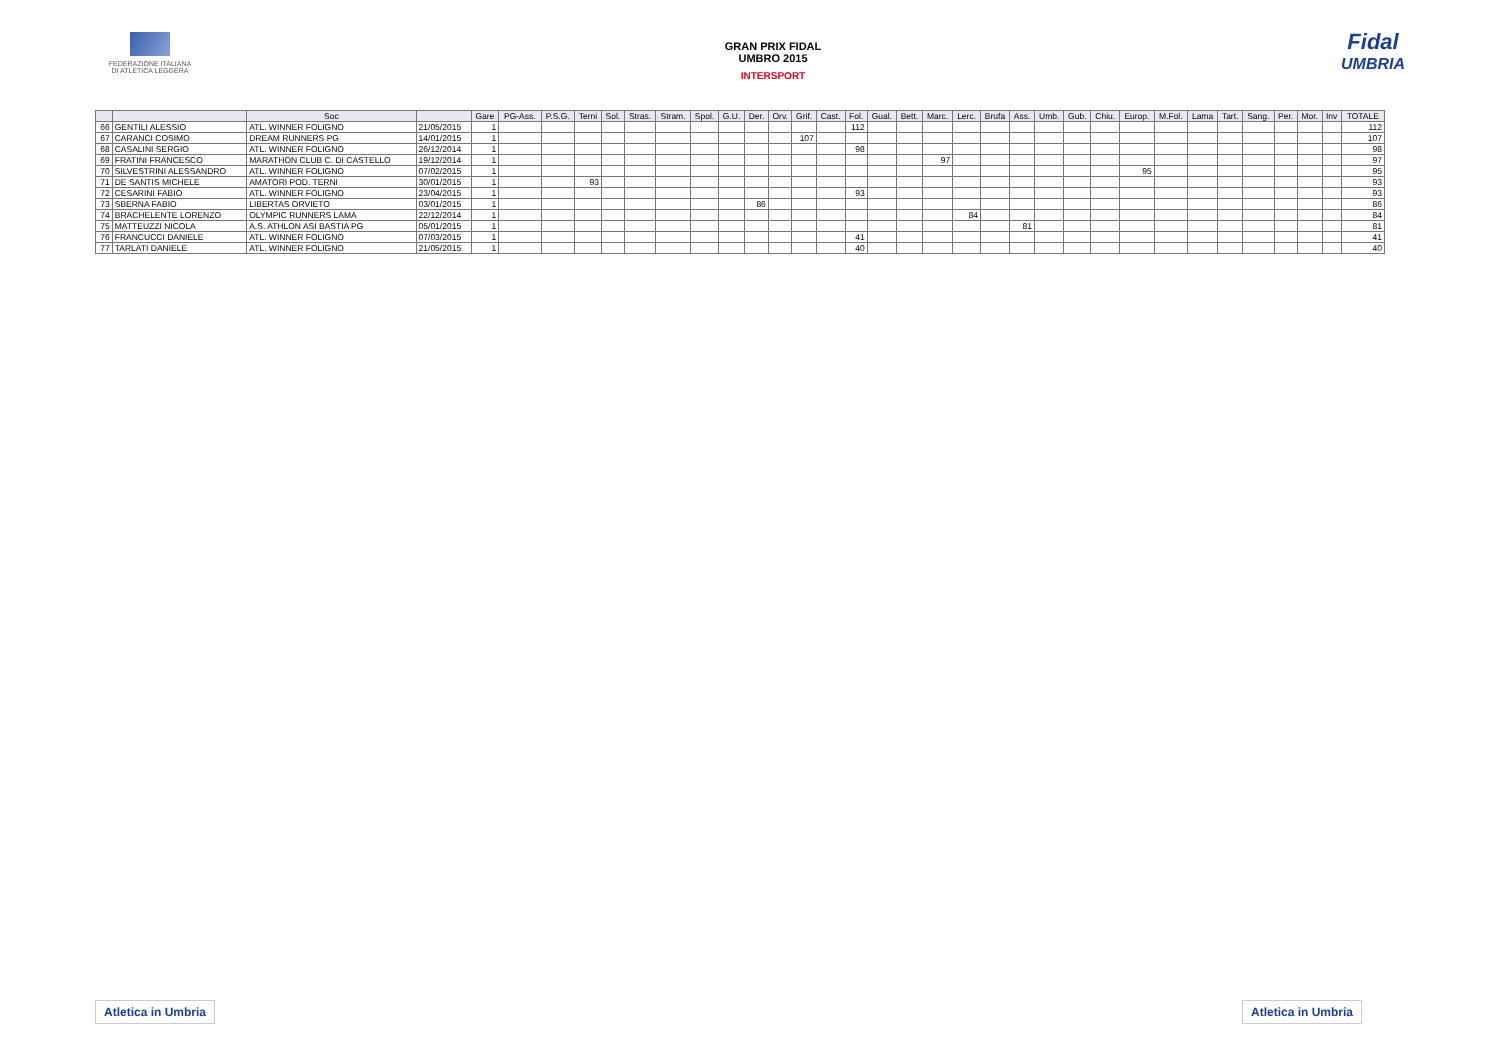FEDERAZIONE ITALIANA
DI ATLETICA LEGGERA
GRAN PRIX FIDAL
UMBRO 2015
INTERSPORT
Fidal
UMBRIA
| | | Soc | | Gare | PG-Ass. | P.S.G. | Terni | Sol. | Stras. | Stram. | Spol. | G.U. | Der. | Orv. | Grif. | Cast. | Fol. | Gual. | Bett. | Marc. | Lerc. | Brufa | Ass. | Umb. | Gub. | Chiu. | Europ. | M.Fol. | Lama | Tart. | Sang. | Per. | Mor. | Inv | TOTALE |
| --- | --- | --- | --- | --- | --- | --- | --- | --- | --- | --- | --- | --- | --- | --- | --- | --- | --- | --- | --- | --- | --- | --- | --- | --- | --- | --- | --- | --- | --- | --- | --- | --- | --- | --- | --- |
| 66 | GENTILI ALESSIO | ATL. WINNER FOLIGNO | 21/05/2015 | 1 | | | | | | | | | | | | | 112 | | | | | | | | | | | | | | | | | | 112 |
| 67 | CARANCI COSIMO | DREAM RUNNERS PG | 14/01/2015 | 1 | | | | | | | | | | | 107 | | | | | | | | | | | | | | | | | | | | 107 |
| 68 | CASALINI SERGIO | ATL. WINNER FOLIGNO | 26/12/2014 | 1 | | | | | | | | | | | | | 98 | | | | | | | | | | | | | | | | | | 98 |
| 69 | FRATINI FRANCESCO | MARATHON CLUB C. DI CASTELLO | 19/12/2014 | 1 | | | | | | | | | | | | | | | | 97 | | | | | | | | | | | | | | | 97 |
| 70 | SILVESTRINI ALESSANDRO | ATL. WINNER FOLIGNO | 07/02/2015 | 1 | | | | | | | | | | | | | | | | | | | | | | | 95 | | | | | | | | 95 |
| 71 | DE SANTIS MICHELE | AMATORI POD. TERNI | 30/01/2015 | 1 | | | 93 | | | | | | | | | | | | | | | | | | | | | | | | | | | | 93 |
| 72 | CESARINI FABIO | ATL. WINNER FOLIGNO | 23/04/2015 | 1 | | | | | | | | | | | | | 93 | | | | | | | | | | | | | | | | | | 93 |
| 73 | SBERNA FABIO | LIBERTAS ORVIETO | 03/01/2015 | 1 | | | | | | | | | 86 | | | | | | | | | | | | | | | | | | | | | | 86 |
| 74 | BRACHELENTE LORENZO | OLYMPIC RUNNERS LAMA | 22/12/2014 | 1 | | | | | | | | | | | | | | | | | 84 | | | | | | | | | | | | | | 84 |
| 75 | MATTEUZZI NICOLA | A.S. ATHLON ASI BASTIA PG | 05/01/2015 | 1 | | | | | | | | | | | | | | | | | | | 81 | | | | | | | | | | | | 81 |
| 76 | FRANCUCCI DANIELE | ATL. WINNER FOLIGNO | 07/03/2015 | 1 | | | | | | | | | | | | | 41 | | | | | | | | | | | | | | | | | | 41 |
| 77 | TARLATI DANIELE | ATL. WINNER FOLIGNO | 21/05/2015 | 1 | | | | | | | | | | | | | 40 | | | | | | | | | | | | | | | | | | 40 |
Atletica in Umbria Atletica in Umbria